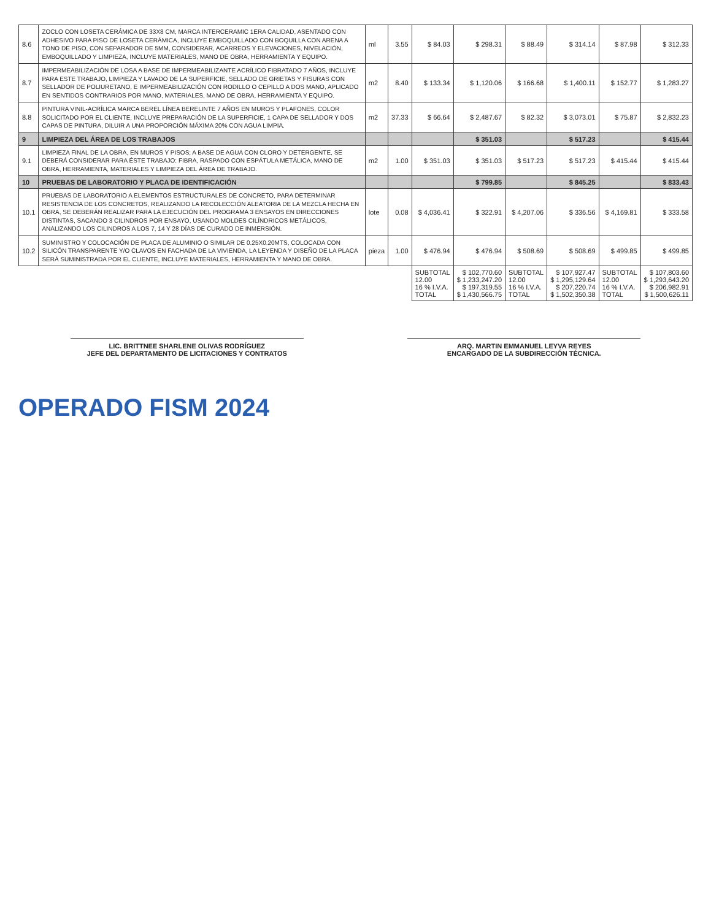| 8.6 | ZOCLO CON LOSETA CERÁMICA DE 33X8 CM, MARCA INTERCERAMIC 1ERA CALIDAD, ASENTADO CON ADHESIVO PARA PISO DE LOSETA CERÁMICA, INCLUYE EMBOQUILLADO CON BOQUILLA CON ARENA A TONO DE PISO, CON SEPARADOR DE 5MM, CONSIDERAR, ACARREOS Y ELEVACIONES, NIVELACIÓN, EMBOQUILLADO Y LIMPIEZA, INCLUYE MATERIALES, MANO DE OBRA, HERRAMIENTA Y EQUIPO. | ml | 3.55 | $ 84.03 | $ 298.31 | $ 88.49 | $ 314.14 | $ 87.98 | $ 312.33 |
| 8.7 | IMPERMEABILIZACIÓN DE LOSA A BASE DE IMPERMEABILIZANTE ACRÍLICO FIBRATADO 7 AÑOS, INCLUYE PARA ESTE TRABAJO, LIMPIEZA Y LAVADO DE LA SUPERFICIE, SELLADO DE GRIETAS Y FISURAS CON SELLADOR DE POLIURETANO, E IMPERMEABILIZACIÓN CON RODILLO O CEPILLO A DOS MANO, APLICADO EN SENTIDOS CONTRARIOS POR MANO, MATERIALES, MANO DE OBRA, HERRAMIENTA Y EQUIPO. | m2 | 8.40 | $ 133.34 | $ 1,120.06 | $ 166.68 | $ 1,400.11 | $ 152.77 | $ 1,283.27 |
| 8.8 | PINTURA VINIL-ACRÍLICA MARCA BEREL LÍNEA BERELINTE 7 AÑOS EN MUROS Y PLAFONES, COLOR SOLICITADO POR EL CLIENTE, INCLUYE PREPARACIÓN DE LA SUPERFICIE, 1 CAPA DE SELLADOR Y DOS CAPAS DE PINTURA, DILUIR A UNA PROPORCIÓN MÁXIMA 20% CON AGUA LIMPIA. | m2 | 37.33 | $ 66.64 | $ 2,487.67 | $ 82.32 | $ 3,073.01 | $ 75.87 | $ 2,832.23 |
| 9 | LIMPIEZA DEL ÁREA DE LOS TRABAJOS | | | | $ 351.03 | | $ 517.23 | | $ 415.44 |
| 9.1 | LIMPIEZA FINAL DE LA OBRA, EN MUROS Y PISOS; A BASE DE AGUA CON CLORO Y DETERGENTE, SE DEBERÁ CONSIDERAR PARA ÉSTE TRABAJO: FIBRA, RASPADO CON ESPÁTULA METÁLICA, MANO DE OBRA, HERRAMIENTA, MATERIALES Y LIMPIEZA DEL ÁREA DE TRABAJO. | m2 | 1.00 | $ 351.03 | $ 351.03 | $ 517.23 | $ 517.23 | $ 415.44 | $ 415.44 |
| 10 | PRUEBAS DE LABORATORIO Y PLACA DE IDENTIFICACIÓN | | | | $ 799.85 | | $ 845.25 | | $ 833.43 |
| 10.1 | PRUEBAS DE LABORATORIO A ELEMENTOS ESTRUCTURALES DE CONCRETO, PARA DETERMINAR RESISTENCIA DE LOS CONCRETOS, REALIZANDO LA RECOLECCIÓN ALEATORIA DE LA MEZCLA HECHA EN OBRA, SE DEBERÁN REALIZAR PARA LA EJECUCIÓN DEL PROGRAMA 3 ENSAYOS EN DIRECCIONES DISTINTAS, SACANDO 3 CILINDROS POR ENSAYO, USANDO MOLDES CILÍNDRICOS METÁLICOS, ANALIZANDO LOS CILINDROS A LOS 7, 14 Y 28 DÍAS DE CURADO DE INMERSIÓN. | lote | 0.08 | $ 4,036.41 | $ 322.91 | $ 4,207.06 | $ 336.56 | $ 4,169.81 | $ 333.58 |
| 10.2 | SUMINISTRO Y COLOCACIÓN DE PLACA DE ALUMINIO O SIMILAR DE 0.25X0.20MTS, COLOCADA CON SILICÓN TRANSPARENTE Y/O CLAVOS EN FACHADA DE LA VIVIENDA, LA LEYENDA Y DISEÑO DE LA PLACA SERÁ SUMINISTRADA POR EL CLIENTE, INCLUYE MATERIALES, HERRAMIENTA Y MANO DE OBRA. | pieza | 1.00 | $ 476.94 | $ 476.94 | $ 508.69 | $ 508.69 | $ 499.85 | $ 499.85 |
| | | | | SUBTOTAL 12.00 16 % I.V.A. TOTAL | $ 102,770.60 $ 1,233,247.20 $ 197,319.55 $ 1,430,566.75 | SUBTOTAL 12.00 16 % I.V.A. TOTAL | $ 107,927.47 $ 1,295,129.64 $ 207,220.74 $ 1,502,350.38 | SUBTOTAL 12.00 16 % I.V.A. TOTAL | $ 107,803.60 $ 1,293,643.20 $ 206,982.91 $ 1,500,626.11 |
LIC. BRITTNEE SHARLENE OLIVAS RODRÍGUEZ
JEFE DEL DEPARTAMENTO DE LICITACIONES Y CONTRATOS
ARQ. MARTIN EMMANUEL LEYVA REYES
ENCARGADO DE LA SUBDIRECCIÓN TÉCNICA.
OPERADO FISM 2024